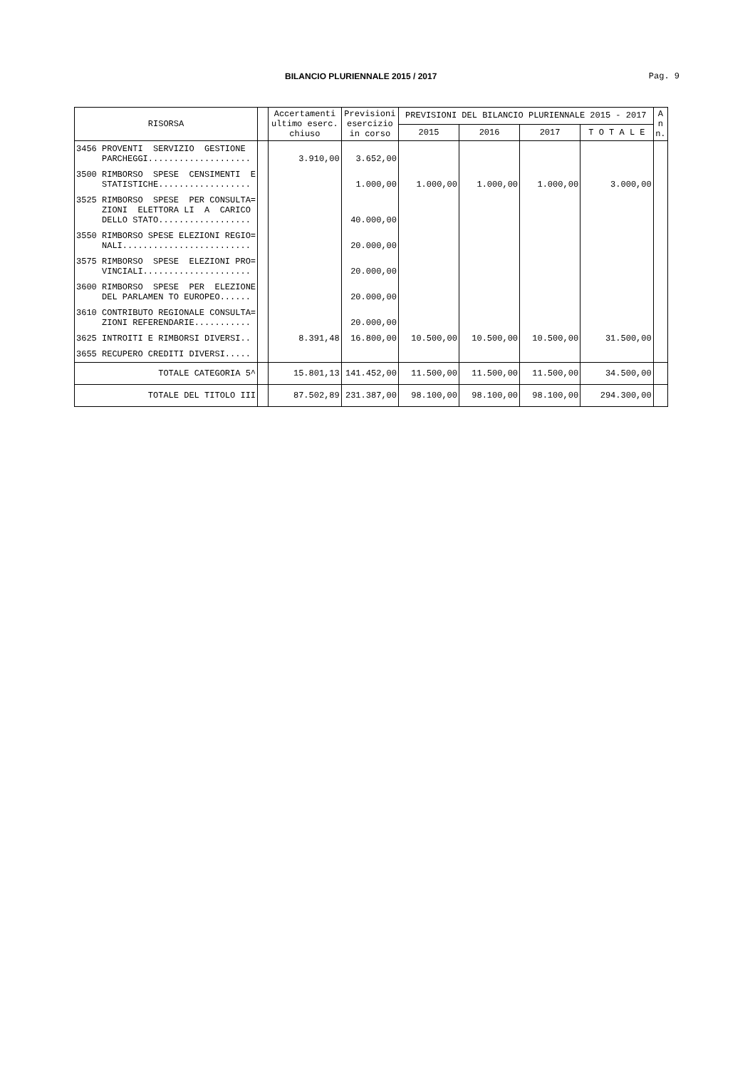BILANCIO PLURIENNALE 2015 / 2017 Pag. 9
| RISORSA | | Accertamenti ultimo eserc. chiuso | Previsioni esercizio in corso | PREVISIONI DEL BILANCIO PLURIENNALE 2015 - 2017 | | | | A n n. |
| --- | --- | --- | --- | --- | --- | --- | --- | --- |
| | | | | 2015 | 2016 | 2017 | T O T A L E | |
| 3456 PROVENTI SERVIZIO GESTIONE PARCHEGGI.................... | | 3.910,00 | 3.652,00 | | | | | |
| 3500 RIMBORSO SPESE CENSIMENTI E STATISTICHE.................. | | | 1.000,00 | 1.000,00 | 1.000,00 | 1.000,00 | 3.000,00 | |
| 3525 RIMBORSO SPESE PER CONSULTA= ZIONI ELETTORA LI A CARICO DELLO STATO.................. | | | 40.000,00 | | | | | |
| 3550 RIMBORSO SPESE ELEZIONI REGIO= NALI......................... | | | 20.000,00 | | | | | |
| 3575 RIMBORSO SPESE ELEZIONI PRO= VINCIALI..................... | | | 20.000,00 | | | | | |
| 3600 RIMBORSO SPESE PER ELEZIONE DEL PARLAMEN TO EUROPEO...... | | | 20.000,00 | | | | | |
| 3610 CONTRIBUTO REGIONALE CONSULTA= ZIONI REFERENDARIE........... | | | 20.000,00 | | | | | |
| 3625 INTROITI E RIMBORSI DIVERSI.. | | 8.391,48 | 16.800,00 | 10.500,00 | 10.500,00 | 10.500,00 | 31.500,00 | |
| 3655 RECUPERO CREDITI DIVERSI..... | | | | | | | | |
| TOTALE CATEGORIA 5^ | | 15.801,13 | 141.452,00 | 11.500,00 | 11.500,00 | 11.500,00 | 34.500,00 | |
| TOTALE DEL TITOLO III | | 87.502,89 | 231.387,00 | 98.100,00 | 98.100,00 | 98.100,00 | 294.300,00 | |